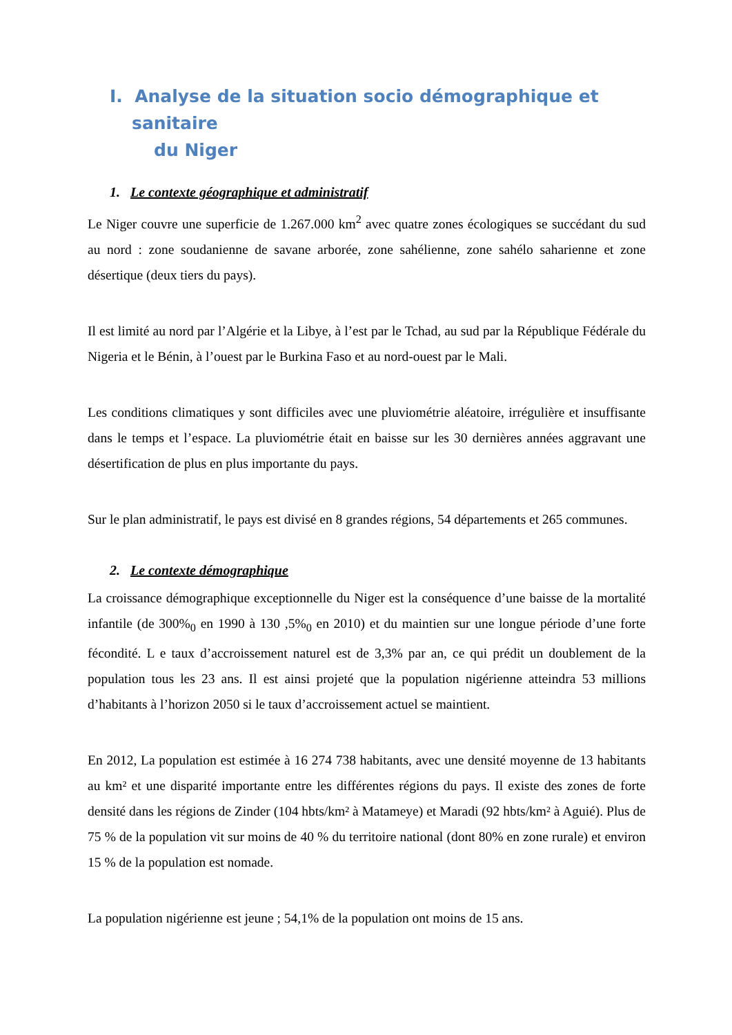I. Analyse de la situation socio démographique et sanitaire
du Niger
1. Le contexte géographique et administratif
Le Niger couvre une superficie de 1.267.000 km<sup>2</sup> avec quatre zones écologiques se succédant du sud au nord : zone soudanienne de savane arborée, zone sahélienne, zone sahélo saharienne et zone désertique (deux tiers du pays).
Il est limité au nord par l’Algérie et la Libye, à l’est par le Tchad, au sud par la République Fédérale du Nigeria et le Bénin, à l’ouest par le Burkina Faso et au nord-ouest par le Mali.
Les conditions climatiques y sont difficiles avec une pluviométrie aléatoire, irrégulière et insuffisante dans le temps et l’espace. La pluviométrie était en baisse sur les 30 dernières années aggravant une désertification de plus en plus importante du pays.
Sur le plan administratif, le pays est divisé en 8 grandes régions, 54 départements et 265 communes.
2. Le contexte démographique
La croissance démographique exceptionnelle du Niger est la conséquence d’une baisse de la mortalité infantile (de 300%<sub>0</sub> en 1990 à 130 ,5%<sub>0</sub> en 2010) et du maintien sur une longue période d’une forte fécondité. L e taux d’accroissement naturel est de 3,3% par an, ce qui prédit un doublement de la population tous les 23 ans. Il est ainsi projeté que la population nigérienne atteindra 53 millions d’habitants à l’horizon 2050 si le taux d’accroissement actuel se maintient.
En 2012, La population est estimée à 16 274 738 habitants, avec une densité moyenne de 13 habitants au km² et une disparité importante entre les différentes régions du pays. Il existe des zones de forte densité dans les régions de Zinder (104 hbts/km² à Matameye) et Maradi (92 hbts/km² à Aguié). Plus de 75 % de la population vit sur moins de 40 % du territoire national (dont 80% en zone rurale) et environ 15 % de la population est nomade.
La population nigérienne est jeune ; 54,1% de la population ont moins de 15 ans.